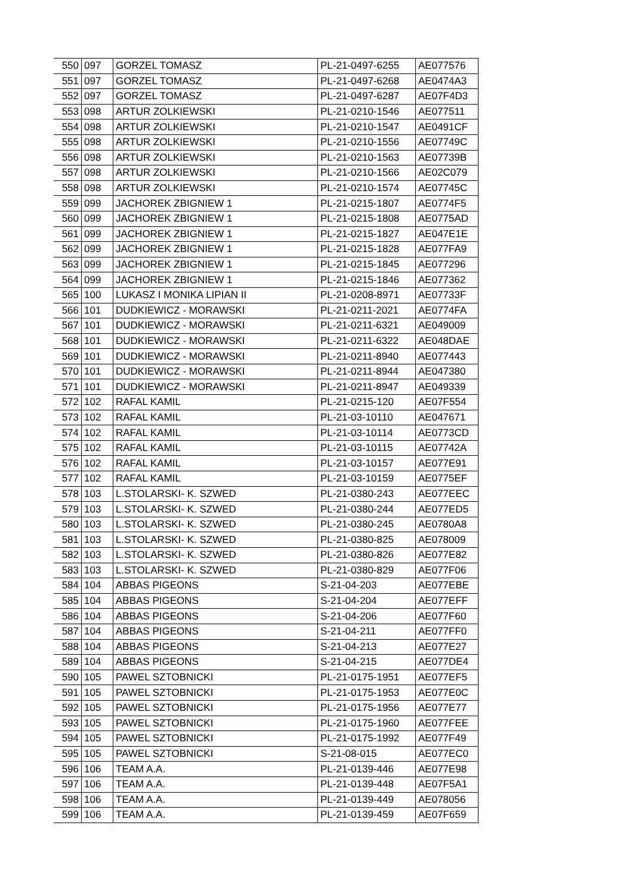| 550 | 097 | GORZEL TOMASZ | PL-21-0497-6255 | AE077576 |
| 551 | 097 | GORZEL TOMASZ | PL-21-0497-6268 | AE0474A3 |
| 552 | 097 | GORZEL TOMASZ | PL-21-0497-6287 | AE07F4D3 |
| 553 | 098 | ARTUR ZOLKIEWSKI | PL-21-0210-1546 | AE077511 |
| 554 | 098 | ARTUR ZOLKIEWSKI | PL-21-0210-1547 | AE0491CF |
| 555 | 098 | ARTUR ZOLKIEWSKI | PL-21-0210-1556 | AE07749C |
| 556 | 098 | ARTUR ZOLKIEWSKI | PL-21-0210-1563 | AE07739B |
| 557 | 098 | ARTUR ZOLKIEWSKI | PL-21-0210-1566 | AE02C079 |
| 558 | 098 | ARTUR ZOLKIEWSKI | PL-21-0210-1574 | AE07745C |
| 559 | 099 | JACHOREK ZBIGNIEW 1 | PL-21-0215-1807 | AE0774F5 |
| 560 | 099 | JACHOREK ZBIGNIEW 1 | PL-21-0215-1808 | AE0775AD |
| 561 | 099 | JACHOREK ZBIGNIEW 1 | PL-21-0215-1827 | AE047E1E |
| 562 | 099 | JACHOREK ZBIGNIEW 1 | PL-21-0215-1828 | AE077FA9 |
| 563 | 099 | JACHOREK ZBIGNIEW 1 | PL-21-0215-1845 | AE077296 |
| 564 | 099 | JACHOREK ZBIGNIEW 1 | PL-21-0215-1846 | AE077362 |
| 565 | 100 | LUKASZ I MONIKA LIPIAN II | PL-21-0208-8971 | AE07733F |
| 566 | 101 | DUDKIEWICZ - MORAWSKI | PL-21-0211-2021 | AE0774FA |
| 567 | 101 | DUDKIEWICZ - MORAWSKI | PL-21-0211-6321 | AE049009 |
| 568 | 101 | DUDKIEWICZ - MORAWSKI | PL-21-0211-6322 | AE048DAE |
| 569 | 101 | DUDKIEWICZ - MORAWSKI | PL-21-0211-8940 | AE077443 |
| 570 | 101 | DUDKIEWICZ - MORAWSKI | PL-21-0211-8944 | AE047380 |
| 571 | 101 | DUDKIEWICZ - MORAWSKI | PL-21-0211-8947 | AE049339 |
| 572 | 102 | RAFAL KAMIL | PL-21-0215-120 | AE07F554 |
| 573 | 102 | RAFAL KAMIL | PL-21-03-10110 | AE047671 |
| 574 | 102 | RAFAL KAMIL | PL-21-03-10114 | AE0773CD |
| 575 | 102 | RAFAL KAMIL | PL-21-03-10115 | AE07742A |
| 576 | 102 | RAFAL KAMIL | PL-21-03-10157 | AE077E91 |
| 577 | 102 | RAFAL KAMIL | PL-21-03-10159 | AE0775EF |
| 578 | 103 | L.STOLARSKI- K. SZWED | PL-21-0380-243 | AE077EEC |
| 579 | 103 | L.STOLARSKI- K. SZWED | PL-21-0380-244 | AE077ED5 |
| 580 | 103 | L.STOLARSKI- K. SZWED | PL-21-0380-245 | AE0780A8 |
| 581 | 103 | L.STOLARSKI- K. SZWED | PL-21-0380-825 | AE078009 |
| 582 | 103 | L.STOLARSKI- K. SZWED | PL-21-0380-826 | AE077E82 |
| 583 | 103 | L.STOLARSKI- K. SZWED | PL-21-0380-829 | AE077F06 |
| 584 | 104 | ABBAS PIGEONS | S-21-04-203 | AE077EBE |
| 585 | 104 | ABBAS PIGEONS | S-21-04-204 | AE077EFF |
| 586 | 104 | ABBAS PIGEONS | S-21-04-206 | AE077F60 |
| 587 | 104 | ABBAS PIGEONS | S-21-04-211 | AE077FF0 |
| 588 | 104 | ABBAS PIGEONS | S-21-04-213 | AE077E27 |
| 589 | 104 | ABBAS PIGEONS | S-21-04-215 | AE077DE4 |
| 590 | 105 | PAWEL SZTOBNICKI | PL-21-0175-1951 | AE077EF5 |
| 591 | 105 | PAWEL SZTOBNICKI | PL-21-0175-1953 | AE077E0C |
| 592 | 105 | PAWEL SZTOBNICKI | PL-21-0175-1956 | AE077E77 |
| 593 | 105 | PAWEL SZTOBNICKI | PL-21-0175-1960 | AE077FEE |
| 594 | 105 | PAWEL SZTOBNICKI | PL-21-0175-1992 | AE077F49 |
| 595 | 105 | PAWEL SZTOBNICKI | S-21-08-015 | AE077EC0 |
| 596 | 106 | TEAM A.A. | PL-21-0139-446 | AE077E98 |
| 597 | 106 | TEAM A.A. | PL-21-0139-448 | AE07F5A1 |
| 598 | 106 | TEAM A.A. | PL-21-0139-449 | AE078056 |
| 599 | 106 | TEAM A.A. | PL-21-0139-459 | AE07F659 |